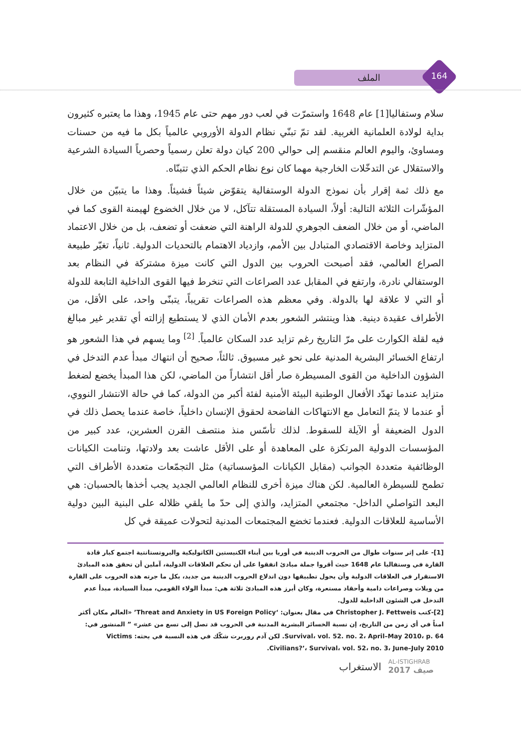الملف 164
سلام وستفاليا[1] عام 1648 واستمرّت في لعب دور مهم حتى عام 1945، وهذا ما يعتبره كثيرون بداية لولادة العلمانية الغربية. لقد تمّ تبنّي نظام الدولة الأوروبي عالمياً بكل ما فيه من حسنات ومساوئ، واليوم العالم منقسم إلى حوالي 200 كيان دولة تعلن رسمياً وحصرياً السيادة الشرعية والاستقلال عن التدخّلات الخارجية مهما كان نوع نظام الحكم الذي تتبنّاه.
مع ذلك ثمة إقرار بأن نموذج الدولة الوستفالية يتقوّض شيئاً فشيئاً. وهذا ما يتبيّن من خلال المؤشّرات الثلاثة التالية: أولاً، السيادة المستقلة تتآكل، لا من خلال الخضوع لهيمنة القوى كما في الماضي، أو من خلال الضعف الجوهري للدولة الراهنة التي ضعفت أو تضعف، بل من خلال الاعتماد المتزايد وخاصة الاقتصادي المتبادل بين الأمم، وازدياد الاهتمام بالتحديات الدولية. ثانياً، تغيّر طبيعة الصراع العالمي، فقد أصبحت الحروب بين الدول التي كانت ميزة مشتركة في النظام بعد الوستفالي نادرة، وارتفع في المقابل عدد الصراعات التي تنخرط فيها القوى الداخلية التابعة للدولة أو التي لا علاقة لها بالدولة. وفي معظم هذه الصراعات تقريباً، يتبنّى واحد، على الأقل، من الأطراف عقيدة دينية. هذا وينتشر الشعور بعدم الأمان الذي لا يستطيع إزالته أي تقدير غير مبالغ فيه لقلة الكوارث على مرّ التاريخ رغم تزايد عدد السكان عالمياً. <sup>[2]</sup> وما يسهم في هذا الشعور هو ارتفاع الخسائر البشرية المدنية على نحو غير مسبوق. ثالثاً، صحيح أن انتهاك مبدأ عدم التدخل في الشؤون الداخلية من القوى المسيطرة صار أقل انتشاراً من الماضي، لكن هذا المبدأ يخضع لضغط متزايد عندما تهدّد الأفعال الوطنية البيئة الأمنية لفئة أكبر من الدولة، كما في حالة الانتشار النووي، أو عندما لا يتمّ التعامل مع الانتهاكات الفاضحة لحقوق الإنسان داخلياً، خاصة عندما يحصل ذلك في الدول الضعيفة أو الآيلة للسقوط. لذلك تأسّس منذ منتصف القرن العشرين، عدد كبير من المؤسسات الدولية المرتكزة على المعاهدة أو على الأقل عاشت بعد ولادتها، وتنامت الكيانات الوظائفية متعددة الجوانب (مقابل الكيانات المؤسساتية) مثل التجمّعات متعددة الأطراف التي تطمح للسيطرة العالمية. لكن هناك ميزة أخرى للنظام العالمي الجديد يجب أخذها بالحسبان: هي البعد التواصلي الداخل- مجتمعي المتزايد، والذي إلى حدّ ما يلقي ظلاله على البنية البين دولية الأساسية للعلاقات الدولية. فعندما تخضع المجتمعات المدنية لتحولات عميقة في كل
[1]- على إثر سنوات طوال من الحروب الدينية في أوربا بين أبناء الكنيستين الكاثوليكية والبروتستانتية اجتمع كبار قادة القارة في وستفاليا عام 1648 حيث أقروا جملة مبادئ اتفقوا على أن تحكم العلاقات الدولية، آملين أن تحقق هذه المبادئ الاستقرار في العلاقات الدولية وأن يحول تطبيقها دون اندلاع الحروب الدينية من جديد، بكل ما جرته هذه الحروب على القارة من ويلات وصراعات دامية وأحقاد مستعرة، وكان أبرز هذه المبادئ ثلاثة هي: مبدأ الولاء القومي، مبدأ السيادة، مبدأ عدم التدخل في الشئون الداخلية للدول.
[2]-كتب Christopher J. Fettweis في مقال بعنوان: ‘Threat and Anxiety in US Foreign Policy’ «العالم مكان أكثر امناً في أي زمن من التاريخ، إن نسبة الخسائر البشرية المدنية في الحروب قد تصل إلى تسع من عشر» ” المنشور في: Survival، vol. 52. no. 2، April–May 2010، p. 64. لكن آدم روربرت شكّك في هذه النسبة في بحثه: Victims Civilians?’، Survival، vol. 52، no. 3، June–July 2010.
الاستغراب AL-ISTIGHRAB
صيف 2017